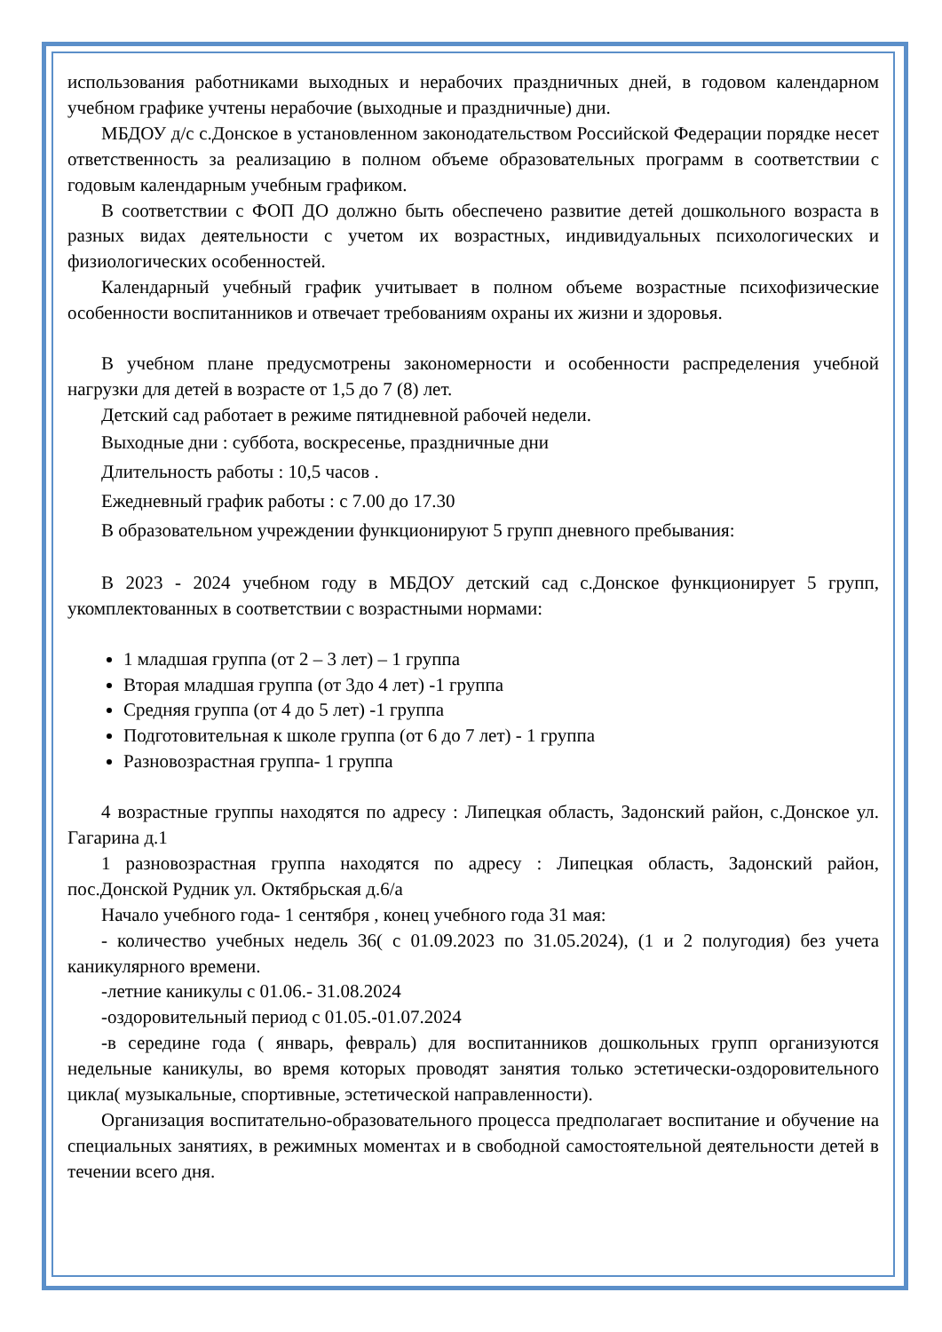использования работниками выходных и нерабочих праздничных дней, в годовом календарном учебном графике учтены нерабочие (выходные и праздничные) дни.
МБДОУ д/с с.Донское в установленном законодательством Российской Федерации порядке несет ответственность за реализацию в полном объеме образовательных программ в соответствии с годовым календарным учебным графиком.
В соответствии с ФОП ДО должно быть обеспечено развитие детей дошкольного возраста в разных видах деятельности с учетом их возрастных, индивидуальных психологических и физиологических особенностей.
Календарный учебный график учитывает в полном объеме возрастные психофизические особенности воспитанников и отвечает требованиям охраны их жизни и здоровья.
В учебном плане предусмотрены закономерности и особенности распределения учебной нагрузки для детей в возрасте от 1,5 до 7 (8) лет.
Детский сад работает в режиме пятидневной рабочей недели.
Выходные дни : суббота, воскресенье, праздничные дни
Длительность работы : 10,5 часов .
Ежедневный график работы : с 7.00 до 17.30
В образовательном учреждении функционируют 5 групп дневного пребывания:
В 2023 - 2024 учебном году в МБДОУ детский сад с.Донское функционирует 5 групп, укомплектованных в соответствии с возрастными нормами:
1 младшая группа (от 2 – 3 лет) – 1 группа
Вторая младшая группа (от 3до 4 лет) -1 группа
Средняя группа (от 4 до 5 лет) -1 группа
Подготовительная к школе группа (от 6 до 7 лет) - 1 группа
Разновозрастная группа- 1 группа
4 возрастные группы находятся по адресу : Липецкая область, Задонский район, с.Донское ул. Гагарина д.1
1 разновозрастная группа находятся по адресу : Липецкая область, Задонский район, пос.Донской Рудник ул. Октябрьская д.6/а
Начало учебного года- 1 сентября , конец учебного года 31 мая:
- количество учебных недель 36( с 01.09.2023 по 31.05.2024), (1 и 2 полугодия) без учета каникулярного времени.
-летние каникулы с 01.06.- 31.08.2024
-оздоровительный период с 01.05.-01.07.2024
-в середине года ( январь, февраль) для воспитанников дошкольных групп организуются недельные каникулы, во время которых проводят занятия только эстетически-оздоровительного цикла( музыкальные, спортивные, эстетической направленности).
Организация воспитательно-образовательного процесса предполагает воспитание и обучение на специальных занятиях, в режимных моментах и в свободной самостоятельной деятельности детей в течении всего дня.